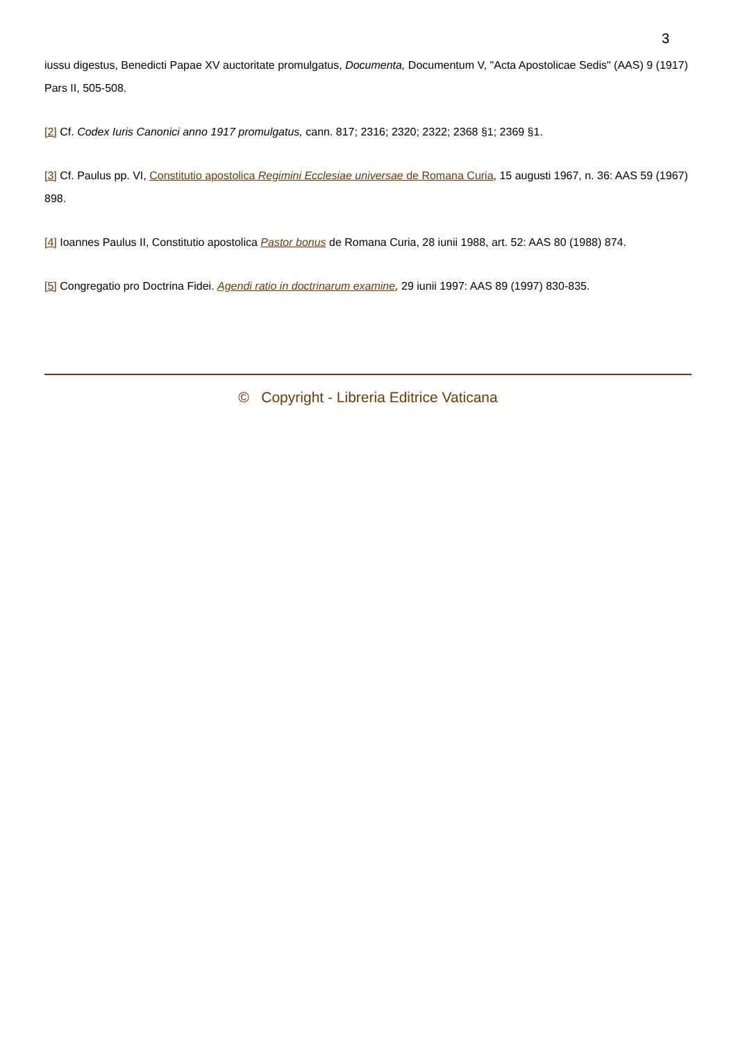3
iussu digestus, Benedicti Papae XV auctoritate promulgatus, Documenta, Documentum V, "Acta Apostolicae Sedis" (AAS) 9 (1917) Pars II, 505-508.
[2] Cf. Codex Iuris Canonici anno 1917 promulgatus, cann. 817; 2316; 2320; 2322; 2368 §1; 2369 §1.
[3] Cf. Paulus pp. VI, Constitutio apostolica Regimini Ecclesiae universae de Romana Curia, 15 augusti 1967, n. 36: AAS 59 (1967) 898.
[4] Ioannes Paulus II, Constitutio apostolica Pastor bonus de Romana Curia, 28 iunii 1988, art. 52: AAS 80 (1988) 874.
[5] Congregatio pro Doctrina Fidei. Agendi ratio in doctrinarum examine, 29 iunii 1997: AAS 89 (1997) 830-835.
© Copyright - Libreria Editrice Vaticana